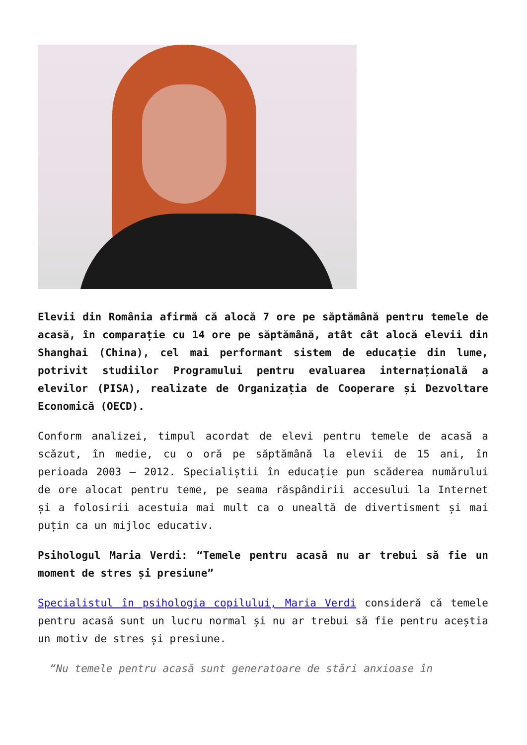Elevii din România afirmă că alocă 7 ore pe săptămână pentru temele de acasă, în comparație cu 14 ore pe săptămână, atât cât alocă elevii din Shanghai (China), cel mai performant sistem de educație din lume, potrivit studiilor Programului pentru evaluarea internațională a elevilor (PISA), realizate de Organizația de Cooperare și Dezvoltare Economică (OECD).
Conform analizei, timpul acordat de elevi pentru temele de acasă a scăzut, în medie, cu o oră pe săptămână la elevii de 15 ani, în perioada 2003 – 2012. Specialiștii în educație pun scăderea numărului de ore alocat pentru teme, pe seama răspândirii accesului la Internet și a folosirii acestuia mai mult ca o unealtă de divertisment și mai puțin ca un mijloc educativ.
Psihologul Maria Verdi: “Temele pentru acasă nu ar trebui să fie un moment de stres și presiune”
Specialistul în psihologia copilului, Maria Verdi consideră că temele pentru acasă sunt un lucru normal și nu ar trebui să fie pentru aceștia un motiv de stres și presiune.
“Nu temele pentru acasă sunt generatoare de stări anxioase în